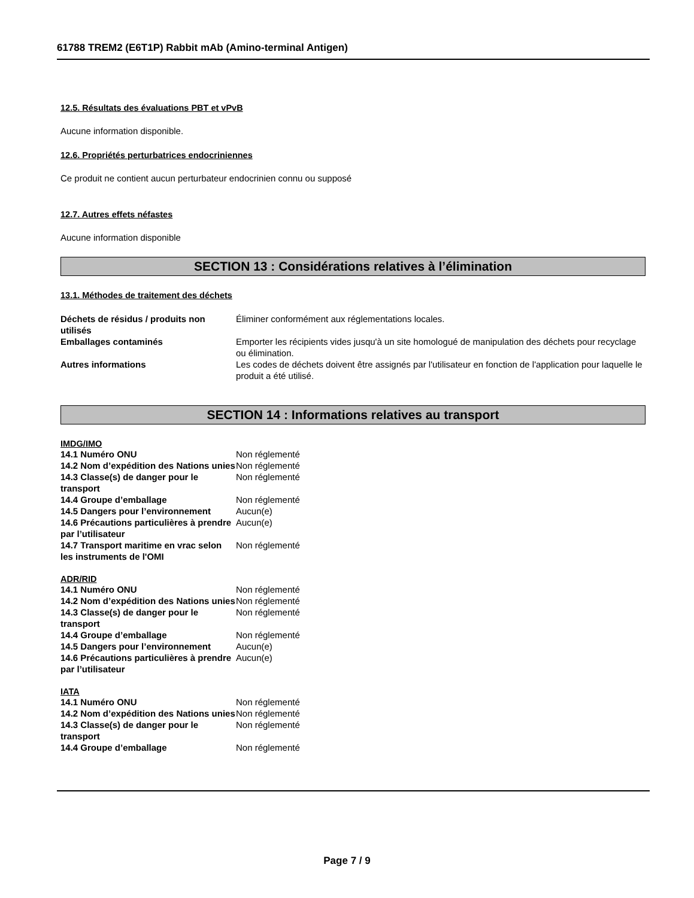61788 TREM2 (E6T1P) Rabbit mAb (Amino-terminal Antigen)
12.5. Résultats des évaluations PBT et vPvB
Aucune information disponible.
12.6. Propriétés perturbatrices endocriniennes
Ce produit ne contient aucun perturbateur endocrinien connu ou supposé
12.7. Autres effets néfastes
Aucune information disponible
SECTION 13 : Considérations relatives à l’élimination
13.1. Méthodes de traitement des déchets
| Déchets de résidus / produits non utilisés | Éliminer conformément aux réglementations locales. |
| Emballages contaminés | Emporter les récipients vides jusqu'à un site homologué de manipulation des déchets pour recyclage ou élimination. |
| Autres informations | Les codes de déchets doivent être assignés par l'utilisateur en fonction de l'application pour laquelle le produit a été utilisé. |
SECTION 14 : Informations relatives au transport
IMDG/IMO
| 14.1 Numéro ONU | Non réglementé |
| 14.2 Nom d’expédition des Nations unies | Non réglementé |
| 14.3 Classe(s) de danger pour le transport | Non réglementé |
| 14.4 Groupe d’emballage | Non réglementé |
| 14.5 Dangers pour l’environnement | Aucun(e) |
| 14.6 Précautions particulières à prendre par l’utilisateur | Aucun(e) |
| 14.7 Transport maritime en vrac selon les instruments de l'OMI | Non réglementé |
ADR/RID
| 14.1 Numéro ONU | Non réglementé |
| 14.2 Nom d’expédition des Nations unies | Non réglementé |
| 14.3 Classe(s) de danger pour le transport | Non réglementé |
| 14.4 Groupe d’emballage | Non réglementé |
| 14.5 Dangers pour l’environnement | Aucun(e) |
| 14.6 Précautions particulières à prendre par l’utilisateur | Aucun(e) |
IATA
| 14.1 Numéro ONU | Non réglementé |
| 14.2 Nom d’expédition des Nations unies | Non réglementé |
| 14.3 Classe(s) de danger pour le transport | Non réglementé |
| 14.4 Groupe d’emballage | Non réglementé |
Page 7 / 9